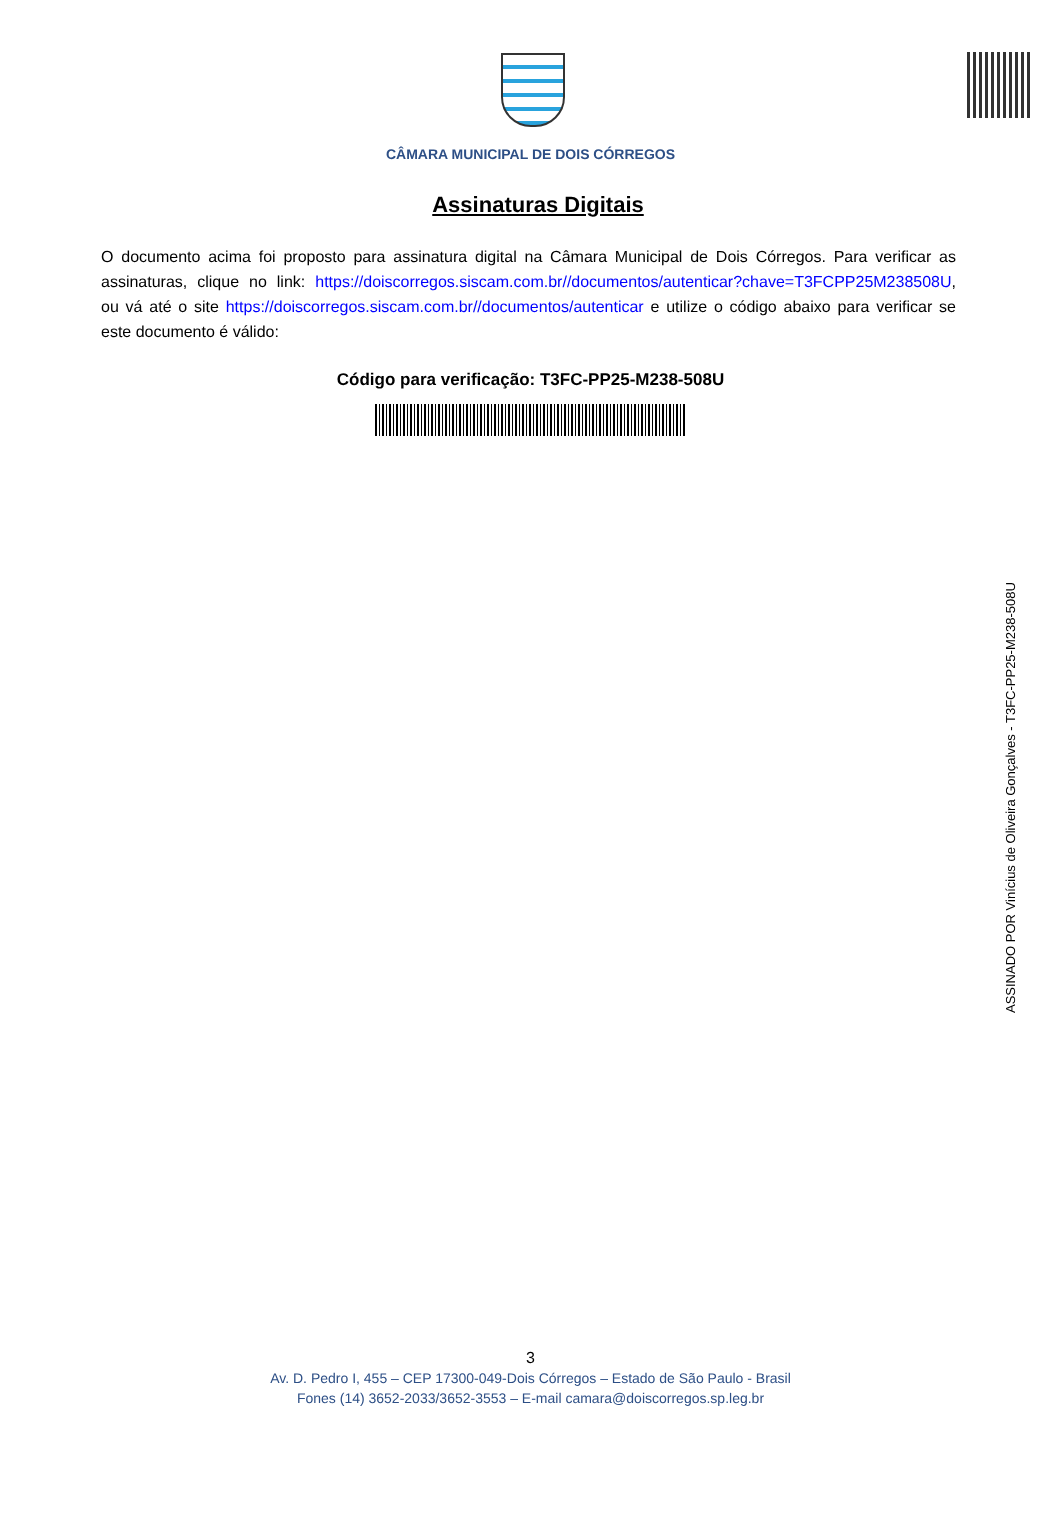CÂMARA MUNICIPAL DE DOIS CÓRREGOS
Assinaturas Digitais
O documento acima foi proposto para assinatura digital na Câmara Municipal de Dois Córregos. Para verificar as assinaturas, clique no link: https://doiscorregos.siscam.com.br//documentos/autenticar?chave=T3FCPP25M238508U, ou vá até o site https://doiscorregos.siscam.com.br//documentos/autenticar e utilize o código abaixo para verificar se este documento é válido:
Código para verificação: T3FC-PP25-M238-508U
ASSINADO POR Vinícius de Oliveira Gonçalves - T3FC-PP25-M238-508U
3
Av. D. Pedro I, 455 – CEP 17300-049-Dois Córregos – Estado de São Paulo - Brasil
Fones (14) 3652-2033/3652-3553 – E-mail camara@doiscorregos.sp.leg.br